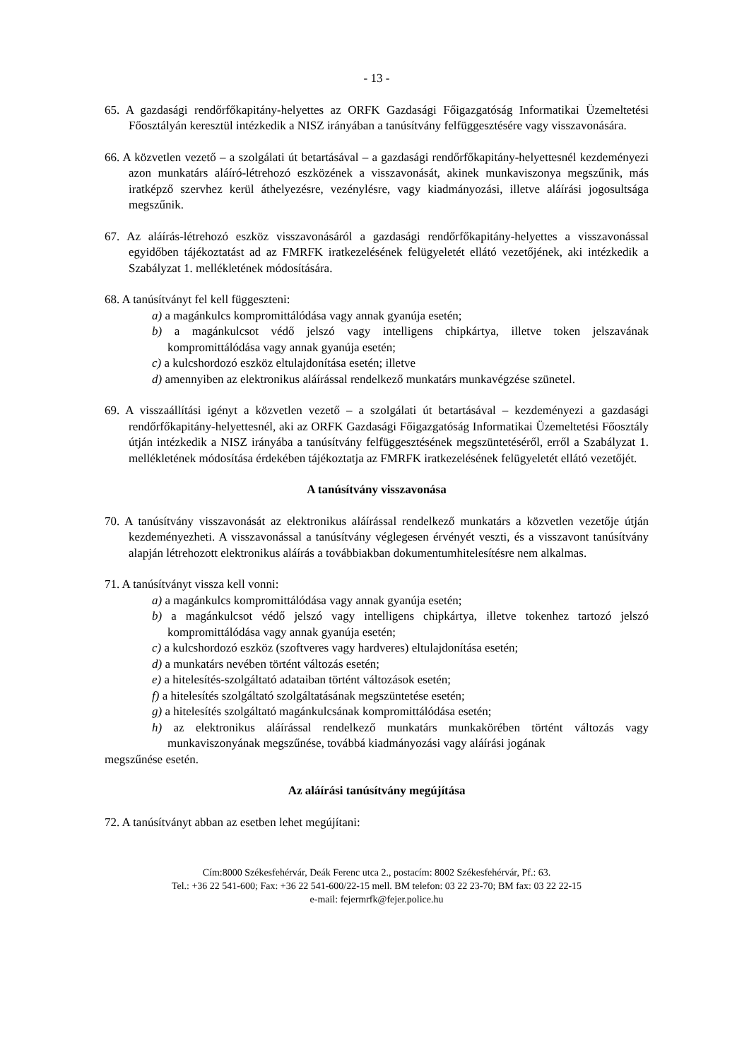- 13 -
65. A gazdasági rendőrfőkapitány-helyettes az ORFK Gazdasági Főigazgatóság Informatikai Üzemeltetési Főosztályán keresztül intézkedik a NISZ irányában a tanúsítvány felfüggesztésére vagy visszavonására.
66. A közvetlen vezető – a szolgálati út betartásával – a gazdasági rendőrfőkapitány-helyettesnél kezdeményezi azon munkatárs aláíró-létrehozó eszközének a visszavonását, akinek munkaviszonya megszűnik, más iratképző szervhez kerül áthelyezésre, vezénylésre, vagy kiadmányozási, illetve aláírási jogosultsága megszűnik.
67. Az aláírás-létrehozó eszköz visszavonásáról a gazdasági rendőrfőkapitány-helyettes a visszavonással egyidőben tájékoztatást ad az FMRFK iratkezelésének felügyeletét ellátó vezetőjének, aki intézkedik a Szabályzat 1. mellékletének módosítására.
68. A tanúsítványt fel kell függeszteni:
a) a magánkulcs kompromittálódása vagy annak gyanúja esetén;
b) a magánkulcsot védő jelszó vagy intelligens chipkártya, illetve token jelszavának kompromittálódása vagy annak gyanúja esetén;
c) a kulcshordozó eszköz eltulajdonítása esetén; illetve
d) amennyiben az elektronikus aláírással rendelkező munkatárs munkavégzése szünetel.
69. A visszaállítási igényt a közvetlen vezető – a szolgálati út betartásával – kezdeményezi a gazdasági rendőrfőkapitány-helyettesnél, aki az ORFK Gazdasági Főigazgatóság Informatikai Üzemeltetési Főosztály útján intézkedik a NISZ irányába a tanúsítvány felfüggesztésének megszüntetéséről, erről a Szabályzat 1. mellékletének módosítása érdekében tájékoztatja az FMRFK iratkezelésének felügyeletét ellátó vezetőjét.
A tanúsítvány visszavonása
70. A tanúsítvány visszavonását az elektronikus aláírással rendelkező munkatárs a közvetlen vezetője útján kezdeményezheti. A visszavonással a tanúsítvány véglegesen érvényét veszti, és a visszavont tanúsítvány alapján létrehozott elektronikus aláírás a továbbiakban dokumentumhitelesítésre nem alkalmas.
71. A tanúsítványt vissza kell vonni:
a) a magánkulcs kompromittálódása vagy annak gyanúja esetén;
b) a magánkulcsot védő jelszó vagy intelligens chipkártya, illetve tokenhez tartozó jelszó kompromittálódása vagy annak gyanúja esetén;
c) a kulcshordozó eszköz (szoftveres vagy hardveres) eltulajdonítása esetén;
d) a munkatárs nevében történt változás esetén;
e) a hitelesítés-szolgáltató adataiban történt változások esetén;
f) a hitelesítés szolgáltató szolgáltatásának megszüntetése esetén;
g) a hitelesítés szolgáltató magánkulcsának kompromittálódása esetén;
h) az elektronikus aláírással rendelkező munkatárs munkakörében történt változás vagy munkaviszonyának megszűnése, továbbá kiadmányozási vagy aláírási jogának
megszűnése esetén.
Az aláírási tanúsítvány megújítása
72. A tanúsítványt abban az esetben lehet megújítani:
Cím:8000 Székesfehérvár, Deák Ferenc utca 2., postacím: 8002 Székesfehérvár, Pf.: 63.
Tel.: +36 22 541-600; Fax: +36 22 541-600/22-15 mell. BM telefon: 03 22 23-70; BM fax: 03 22 22-15
e-mail: fejermrfk@fejer.police.hu